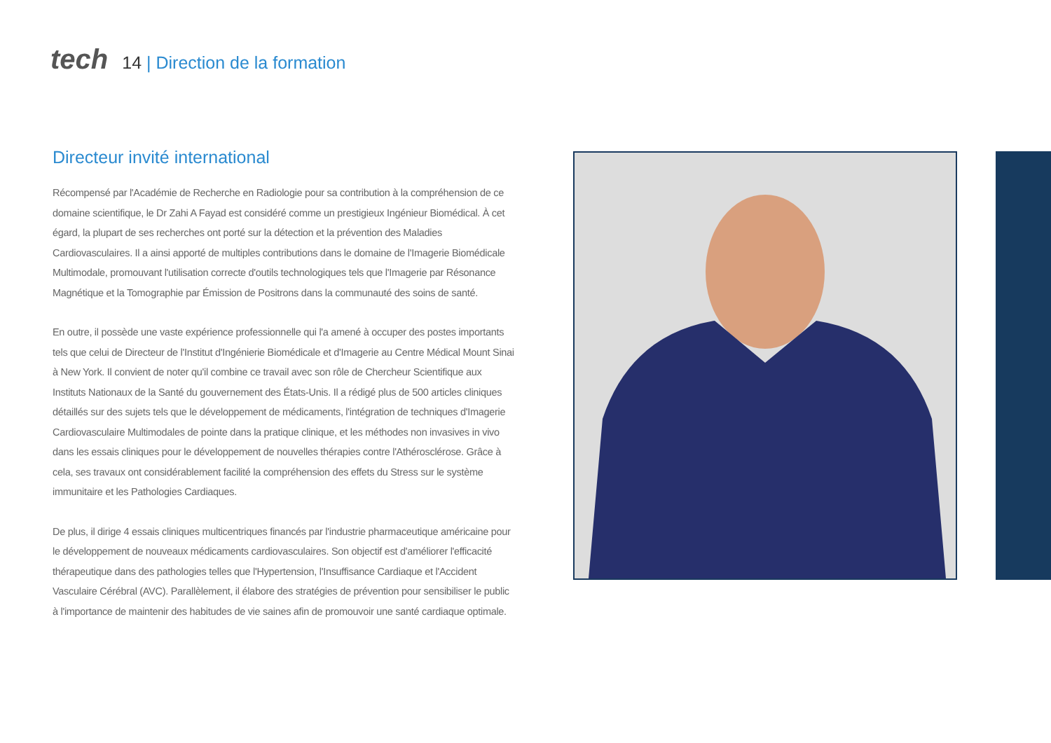tech
14 | Direction de la formation
Directeur invité international
Récompensé par l'Académie de Recherche en Radiologie pour sa contribution à la compréhension de ce domaine scientifique, le Dr Zahi A Fayad est considéré comme un prestigieux Ingénieur Biomédical. À cet égard, la plupart de ses recherches ont porté sur la détection et la prévention des Maladies Cardiovasculaires. Il a ainsi apporté de multiples contributions dans le domaine de l'Imagerie Biomédicale Multimodale, promouvant l'utilisation correcte d'outils technologiques tels que l'Imagerie par Résonance Magnétique et la Tomographie par Émission de Positrons dans la communauté des soins de santé.
En outre, il possède une vaste expérience professionnelle qui l'a amené à occuper des postes importants tels que celui de Directeur de l'Institut d'Ingénierie Biomédicale et d'Imagerie au Centre Médical Mount Sinai à New York. Il convient de noter qu'il combine ce travail avec son rôle de Chercheur Scientifique aux Instituts Nationaux de la Santé du gouvernement des États-Unis. Il a rédigé plus de 500 articles cliniques détaillés sur des sujets tels que le développement de médicaments, l'intégration de techniques d'Imagerie Cardiovasculaire Multimodales de pointe dans la pratique clinique, et les méthodes non invasives in vivo dans les essais cliniques pour le développement de nouvelles thérapies contre l'Athérosclérose. Grâce à cela, ses travaux ont considérablement facilité la compréhension des effets du Stress sur le système immunitaire et les Pathologies Cardiaques.
De plus, il dirige 4 essais cliniques multicentriques financés par l'industrie pharmaceutique américaine pour le développement de nouveaux médicaments cardiovasculaires. Son objectif est d'améliorer l'efficacité thérapeutique dans des pathologies telles que l'Hypertension, l'Insuffisance Cardiaque et l'Accident Vasculaire Cérébral (AVC). Parallèlement, il élabore des stratégies de prévention pour sensibiliser le public à l'importance de maintenir des habitudes de vie saines afin de promouvoir une santé cardiaque optimale.